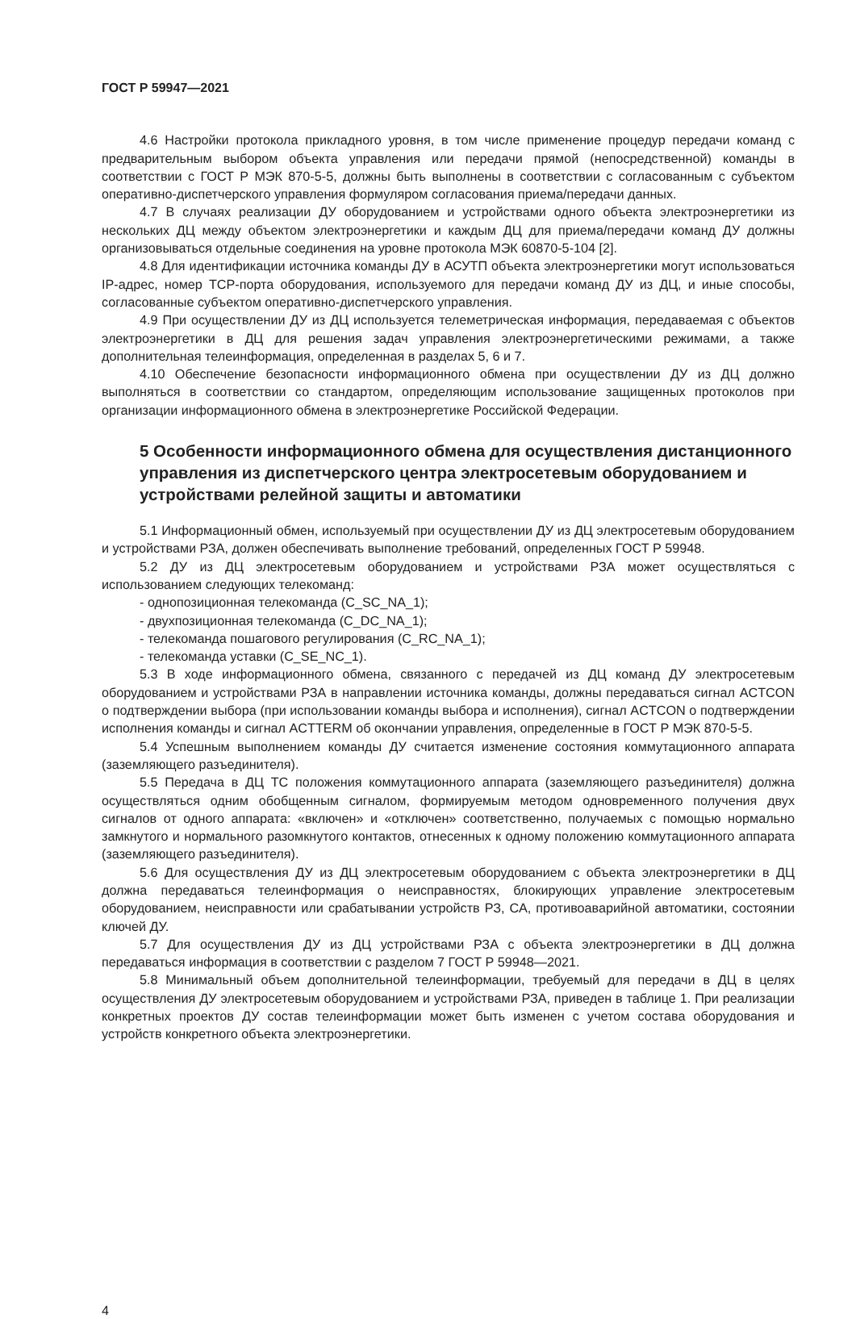ГОСТ Р 59947—2021
4.6 Настройки протокола прикладного уровня, в том числе применение процедур передачи команд с предварительным выбором объекта управления или передачи прямой (непосредственной) команды в соответствии с ГОСТ Р МЭК 870-5-5, должны быть выполнены в соответствии с согласованным с субъектом оперативно-диспетчерского управления формуляром согласования приема/передачи данных.
4.7 В случаях реализации ДУ оборудованием и устройствами одного объекта электроэнергетики из нескольких ДЦ между объектом электроэнергетики и каждым ДЦ для приема/передачи команд ДУ должны организовываться отдельные соединения на уровне протокола МЭК 60870-5-104 [2].
4.8 Для идентификации источника команды ДУ в АСУТП объекта электроэнергетики могут использоваться IP-адрес, номер TCP-порта оборудования, используемого для передачи команд ДУ из ДЦ, и иные способы, согласованные субъектом оперативно-диспетчерского управления.
4.9 При осуществлении ДУ из ДЦ используется телеметрическая информация, передаваемая с объектов электроэнергетики в ДЦ для решения задач управления электроэнергетическими режимами, а также дополнительная телеинформация, определенная в разделах 5, 6 и 7.
4.10 Обеспечение безопасности информационного обмена при осуществлении ДУ из ДЦ должно выполняться в соответствии со стандартом, определяющим использование защищенных протоколов при организации информационного обмена в электроэнергетике Российской Федерации.
5 Особенности информационного обмена для осуществления дистанционного управления из диспетчерского центра электросетевым оборудованием и устройствами релейной защиты и автоматики
5.1 Информационный обмен, используемый при осуществлении ДУ из ДЦ электросетевым оборудованием и устройствами РЗА, должен обеспечивать выполнение требований, определенных ГОСТ Р 59948.
5.2 ДУ из ДЦ электросетевым оборудованием и устройствами РЗА может осуществляться с использованием следующих телекоманд:
- однопозиционная телекоманда (C_SC_NA_1);
- двухпозиционная телекоманда (C_DC_NA_1);
- телекоманда пошагового регулирования (C_RC_NA_1);
- телекоманда уставки (C_SE_NC_1).
5.3 В ходе информационного обмена, связанного с передачей из ДЦ команд ДУ электросетевым оборудованием и устройствами РЗА в направлении источника команды, должны передаваться сигнал ACTCON о подтверждении выбора (при использовании команды выбора и исполнения), сигнал ACTCON о подтверждении исполнения команды и сигнал ACTTERM об окончании управления, определенные в ГОСТ Р МЭК 870-5-5.
5.4 Успешным выполнением команды ДУ считается изменение состояния коммутационного аппарата (заземляющего разъединителя).
5.5 Передача в ДЦ ТС положения коммутационного аппарата (заземляющего разъединителя) должна осуществляться одним обобщенным сигналом, формируемым методом одновременного получения двух сигналов от одного аппарата: «включен» и «отключен» соответственно, получаемых с помощью нормально замкнутого и нормального разомкнутого контактов, отнесенных к одному положению коммутационного аппарата (заземляющего разъединителя).
5.6 Для осуществления ДУ из ДЦ электросетевым оборудованием с объекта электроэнергетики в ДЦ должна передаваться телеинформация о неисправностях, блокирующих управление электросетевым оборудованием, неисправности или срабатывании устройств РЗ, СА, противоаварийной автоматики, состоянии ключей ДУ.
5.7 Для осуществления ДУ из ДЦ устройствами РЗА с объекта электроэнергетики в ДЦ должна передаваться информация в соответствии с разделом 7 ГОСТ Р 59948—2021.
5.8 Минимальный объем дополнительной телеинформации, требуемый для передачи в ДЦ в целях осуществления ДУ электросетевым оборудованием и устройствами РЗА, приведен в таблице 1. При реализации конкретных проектов ДУ состав телеинформации может быть изменен с учетом состава оборудования и устройств конкретного объекта электроэнергетики.
4